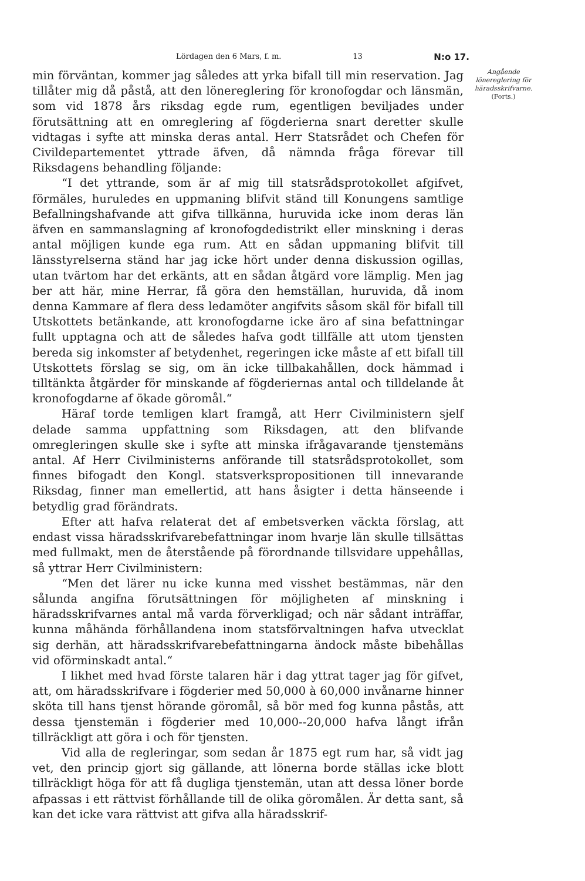Lördagen den 6 Mars, f. m. 13 N:o 17.
min förväntan, kommer jag således att yrka bifall till min reservation. Jag tillåter mig då påstå, att den lönereglering för kronofogdar och länsmän, som vid 1878 års riksdag egde rum, egentligen beviljades under förutsättning att en omreglering af fögderierna snart deretter skulle vidtagas i syfte att minska deras antal. Herr Statsrådet och Chefen för Civildepartementet yttrade äfven, då nämnda fråga förevar till Riksdagens behandling följande:
“I det yttrande, som är af mig till statsrådsprotokollet afgifvet, förmäles, huruledes en uppmaning blifvit ständ till Konungens samtlige Befallningshafvande att gifva tillkänna, huruvida icke inom deras län äfven en sammanslagning af kronofogdedistrikt eller minskning i deras antal möjligen kunde ega rum. Att en sådan uppmaning blifvit till länsstyrelserna ständ har jag icke hört under denna diskussion ogillas, utan tvärtom har det erkänts, att en sådan åtgärd vore lämplig. Men jag ber att här, mine Herrar, få göra den hemställan, huruvida, då inom denna Kammare af flera dess ledamöter angifvits såsom skäl för bifall till Utskottets betänkande, att kronofogdarne icke äro af sina befattningar fullt upptagna och att de således hafva godt tillfälle att utom tjensten bereda sig inkomster af betydenhet, regeringen icke måste af ett bifall till Utskottets förslag se sig, om än icke tillbakahållen, dock hämmad i tilltänkta åtgärder för minskande af fögderiernas antal och tilldelande åt kronofogdarne af ökade göromål.“
Häraf torde temligen klart framgå, att Herr Civilministern sjelf delade samma uppfattning som Riksdagen, att den blifvande omregleringen skulle ske i syfte att minska ifrågavarande tjenstemäns antal. Af Herr Civilministerns anförande till statsrådsprotokollet, som finnes bifogadt den Kongl. statsverkspropositionen till innevarande Riksdag, finner man emellertid, att hans åsigter i detta hänseende i betydlig grad förändrats.
Efter att hafva relaterat det af embetsverken väckta förslag, att endast vissa häradsskrifvarebefattningar inom hvarje län skulle tillsättas med fullmakt, men de återstående på förordnande tillsvidare uppehållas, så yttrar Herr Civilministern:
“Men det lärer nu icke kunna med visshet bestämmas, när den sålunda angifna förutsättningen för möjligheten af minskning i häradsskrifvarnes antal må varda förverkligad; och när sådant inträffar, kunna måhända förhållandena inom statsförvaltningen hafva utvecklat sig derhän, att häradsskrifvarebefattningarna ändock måste bibehållas vid oförminskadt antal.“
I likhet med hvad förste talaren här i dag yttrat tager jag för gifvet, att, om häradsskrifvare i fögderier med 50,000 à 60,000 invånarne hinner sköta till hans tjenst hörande göromål, så bör med fog kunna påstås, att dessa tjenstemän i fögderier med 10,000--20,000 hafva långt ifrån tillräckligt att göra i och för tjensten.
Vid alla de regleringar, som sedan år 1875 egt rum har, så vidt jag vet, den princip gjort sig gällande, att lönerna borde ställas icke blott tillräckligt höga för att få dugliga tjenstemän, utan att dessa löner borde afpassas i ett rättvist förhållande till de olika göromålen. Är detta sant, så kan det icke vara rättvist att gifva alla häradsskrif-
Angående lönereglering för häradsskrifvarne.
(Forts.)